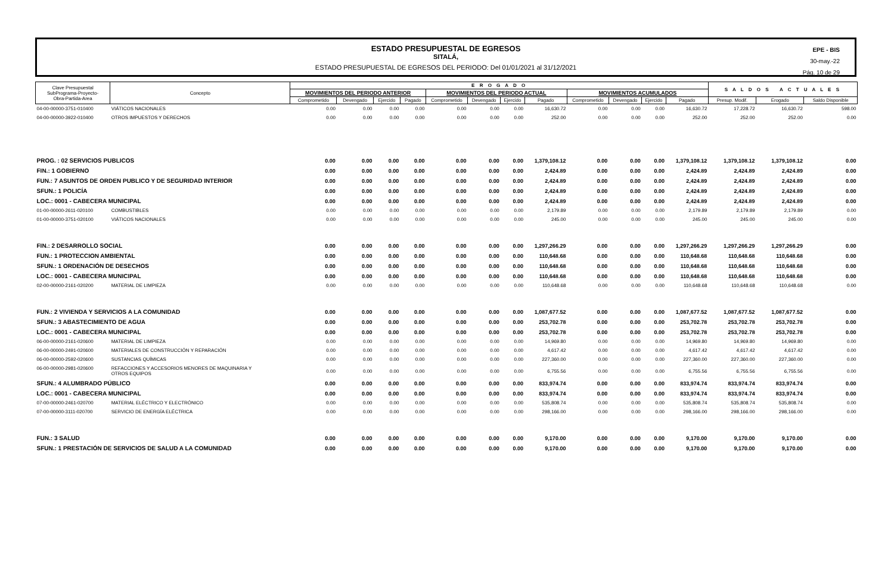ESTADO PRESUPUESTAL DE EGRESOS
SITALÁ,
ESTADO PRESUPUESTAL DE EGRESOS DEL PERIODO: Del 01/01/2021 al 31/12/2021
EPE - BIS
30-may.-22
Pág. 10 de 29
| Clave Presupuestal SubPrograma-Proyecto- Obra-Partida-Area | Concepto | E R O G A D O | | | | | | | | | | | | S A L D O S A C T U A L E S | | |
| --- | --- | --- | --- | --- | --- | --- | --- | --- | --- | --- | --- | --- | --- | --- | --- | --- |
| | | MOVIMIENTOS DEL PERIODO ANTERIOR | | | | MOVIMIENTOS DEL PERIODO ACTUAL | | | | MOVIMIENTOS ACUMULADOS | | | | | | |
| | | Comprometido | Devengado | Ejercido | Pagado | Comprometido | Devengado | Ejercido | Pagado | Comprometido | Devengado | Ejercido | Pagado | Presup. Modif. | Erogado | Saldo Disponible |
| 04-00-00000-3751-010400 | VIÁTICOS NACIONALES | 0.00 | 0.00 | 0.00 | 0.00 | 0.00 | 0.00 | 0.00 | 16,630.72 | 0.00 | 0.00 | 0.00 | 16,630.72 | 17,228.72 | 16,630.72 | 598.00 |
| 04-00-00000-3922-010400 | OTROS IMPUESTOS Y DERECHOS | 0.00 | 0.00 | 0.00 | 0.00 | 0.00 | 0.00 | 0.00 | 252.00 | 0.00 | 0.00 | 0.00 | 252.00 | 252.00 | 252.00 | 0.00 |
| PROG. : 02 SERVICIOS PUBLICOS | | 0.00 | 0.00 | 0.00 | 0.00 | 0.00 | 0.00 | 0.00 | 1,379,108.12 | 0.00 | 0.00 | 0.00 | 1,379,108.12 | 1,379,108.12 | 1,379,108.12 | 0.00 |
| FIN.: 1 GOBIERNO | | 0.00 | 0.00 | 0.00 | 0.00 | 0.00 | 0.00 | 0.00 | 2,424.89 | 0.00 | 0.00 | 0.00 | 2,424.89 | 2,424.89 | 2,424.89 | 0.00 |
| FUN.: 7 ASUNTOS DE ORDEN PUBLICO Y DE SEGURIDAD INTERIOR | | 0.00 | 0.00 | 0.00 | 0.00 | 0.00 | 0.00 | 0.00 | 2,424.89 | 0.00 | 0.00 | 0.00 | 2,424.89 | 2,424.89 | 2,424.89 | 0.00 |
| SFUN.: 1 POLICÍA | | 0.00 | 0.00 | 0.00 | 0.00 | 0.00 | 0.00 | 0.00 | 2,424.89 | 0.00 | 0.00 | 0.00 | 2,424.89 | 2,424.89 | 2,424.89 | 0.00 |
| LOC.: 0001 - CABECERA MUNICIPAL | | 0.00 | 0.00 | 0.00 | 0.00 | 0.00 | 0.00 | 0.00 | 2,424.89 | 0.00 | 0.00 | 0.00 | 2,424.89 | 2,424.89 | 2,424.89 | 0.00 |
| 01-00-00000-2611-020100 | COMBUSTIBLES | 0.00 | 0.00 | 0.00 | 0.00 | 0.00 | 0.00 | 0.00 | 2,179.89 | 0.00 | 0.00 | 0.00 | 2,179.89 | 2,179.89 | 2,179.89 | 0.00 |
| 01-00-00000-3751-020100 | VIÁTICOS NACIONALES | 0.00 | 0.00 | 0.00 | 0.00 | 0.00 | 0.00 | 0.00 | 245.00 | 0.00 | 0.00 | 0.00 | 245.00 | 245.00 | 245.00 | 0.00 |
| FIN.: 2 DESARROLLO SOCIAL | | 0.00 | 0.00 | 0.00 | 0.00 | 0.00 | 0.00 | 0.00 | 1,297,266.29 | 0.00 | 0.00 | 0.00 | 1,297,266.29 | 1,297,266.29 | 1,297,266.29 | 0.00 |
| FUN.: 1 PROTECCION AMBIENTAL | | 0.00 | 0.00 | 0.00 | 0.00 | 0.00 | 0.00 | 0.00 | 110,648.68 | 0.00 | 0.00 | 0.00 | 110,648.68 | 110,648.68 | 110,648.68 | 0.00 |
| SFUN.: 1 ORDENACIÓN DE DESECHOS | | 0.00 | 0.00 | 0.00 | 0.00 | 0.00 | 0.00 | 0.00 | 110,648.68 | 0.00 | 0.00 | 0.00 | 110,648.68 | 110,648.68 | 110,648.68 | 0.00 |
| LOC.: 0001 - CABECERA MUNICIPAL | | 0.00 | 0.00 | 0.00 | 0.00 | 0.00 | 0.00 | 0.00 | 110,648.68 | 0.00 | 0.00 | 0.00 | 110,648.68 | 110,648.68 | 110,648.68 | 0.00 |
| 02-00-00000-2161-020200 | MATERIAL DE LIMPIEZA | 0.00 | 0.00 | 0.00 | 0.00 | 0.00 | 0.00 | 0.00 | 110,648.68 | 0.00 | 0.00 | 0.00 | 110,648.68 | 110,648.68 | 110,648.68 | 0.00 |
| FUN.: 2 VIVIENDA Y SERVICIOS A LA COMUNIDAD | | 0.00 | 0.00 | 0.00 | 0.00 | 0.00 | 0.00 | 0.00 | 1,087,677.52 | 0.00 | 0.00 | 0.00 | 1,087,677.52 | 1,087,677.52 | 1,087,677.52 | 0.00 |
| SFUN.: 3 ABASTECIMIENTO DE AGUA | | 0.00 | 0.00 | 0.00 | 0.00 | 0.00 | 0.00 | 0.00 | 253,702.78 | 0.00 | 0.00 | 0.00 | 253,702.78 | 253,702.78 | 253,702.78 | 0.00 |
| LOC.: 0001 - CABECERA MUNICIPAL | | 0.00 | 0.00 | 0.00 | 0.00 | 0.00 | 0.00 | 0.00 | 253,702.78 | 0.00 | 0.00 | 0.00 | 253,702.78 | 253,702.78 | 253,702.78 | 0.00 |
| 06-00-00000-2161-020600 | MATERIAL DE LIMPIEZA | 0.00 | 0.00 | 0.00 | 0.00 | 0.00 | 0.00 | 0.00 | 14,969.80 | 0.00 | 0.00 | 0.00 | 14,969.80 | 14,969.80 | 14,969.80 | 0.00 |
| 06-00-00000-2491-020600 | MATERIALES DE CONSTRUCCIÓN Y REPARACIÓN | 0.00 | 0.00 | 0.00 | 0.00 | 0.00 | 0.00 | 0.00 | 4,617.42 | 0.00 | 0.00 | 0.00 | 4,617.42 | 4,617.42 | 4,617.42 | 0.00 |
| 06-00-00000-2592-020600 | SUSTANCIAS QUÍMICAS | 0.00 | 0.00 | 0.00 | 0.00 | 0.00 | 0.00 | 0.00 | 227,360.00 | 0.00 | 0.00 | 0.00 | 227,360.00 | 227,360.00 | 227,360.00 | 0.00 |
| 06-00-00000-2981-020600 | REFACCIONES Y ACCESORIOS MENORES DE MAQUINARIA Y OTROS EQUIPOS | 0.00 | 0.00 | 0.00 | 0.00 | 0.00 | 0.00 | 0.00 | 6,755.56 | 0.00 | 0.00 | 0.00 | 6,755.56 | 6,755.56 | 6,755.56 | 0.00 |
| SFUN.: 4 ALUMBRADO PÚBLICO | | 0.00 | 0.00 | 0.00 | 0.00 | 0.00 | 0.00 | 0.00 | 833,974.74 | 0.00 | 0.00 | 0.00 | 833,974.74 | 833,974.74 | 833,974.74 | 0.00 |
| LOC.: 0001 - CABECERA MUNICIPAL | | 0.00 | 0.00 | 0.00 | 0.00 | 0.00 | 0.00 | 0.00 | 833,974.74 | 0.00 | 0.00 | 0.00 | 833,974.74 | 833,974.74 | 833,974.74 | 0.00 |
| 07-00-00000-2461-020700 | MATERIAL ELÉCTRICO Y ELECTRÓNICO | 0.00 | 0.00 | 0.00 | 0.00 | 0.00 | 0.00 | 0.00 | 535,808.74 | 0.00 | 0.00 | 0.00 | 535,808.74 | 535,808.74 | 535,808.74 | 0.00 |
| 07-00-00000-3111-020700 | SERVICIO DE ENERGÍA ELÉCTRICA | 0.00 | 0.00 | 0.00 | 0.00 | 0.00 | 0.00 | 0.00 | 298,166.00 | 0.00 | 0.00 | 0.00 | 298,166.00 | 298,166.00 | 298,166.00 | 0.00 |
| FUN.: 3 SALUD | | 0.00 | 0.00 | 0.00 | 0.00 | 0.00 | 0.00 | 0.00 | 9,170.00 | 0.00 | 0.00 | 0.00 | 9,170.00 | 9,170.00 | 9,170.00 | 0.00 |
| SFUN.: 1 PRESTACIÓN DE SERVICIOS DE SALUD A LA COMUNIDAD | | 0.00 | 0.00 | 0.00 | 0.00 | 0.00 | 0.00 | 0.00 | 9,170.00 | 0.00 | 0.00 | 0.00 | 9,170.00 | 9,170.00 | 9,170.00 | 0.00 |